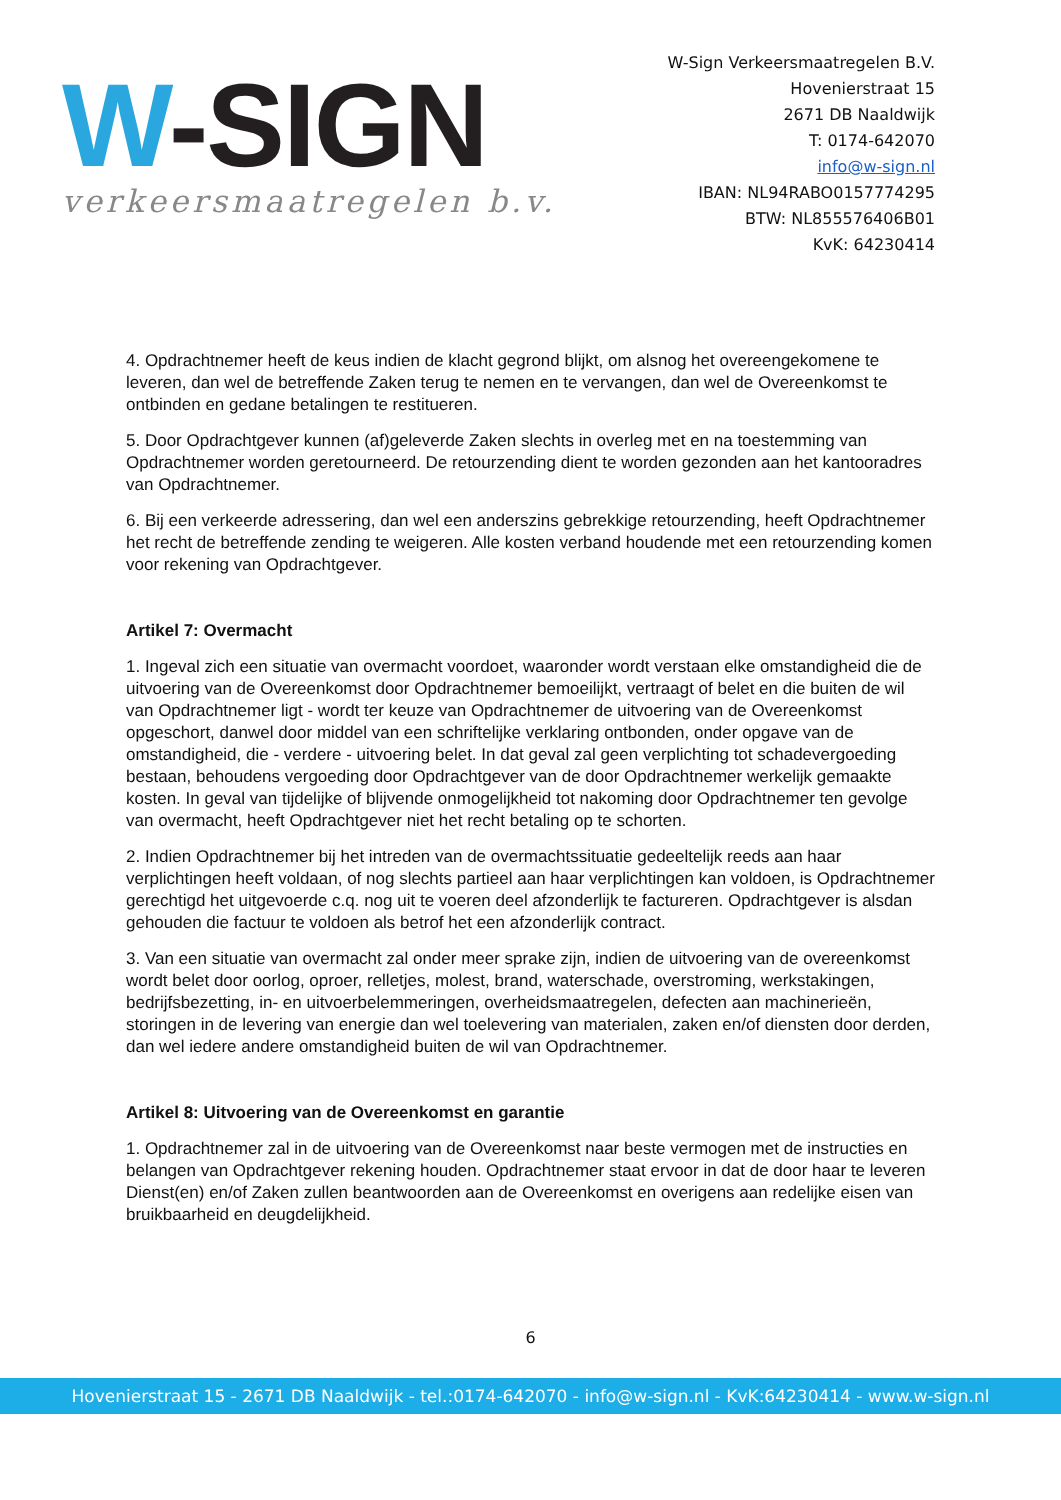W-SIGN
verkeersmaatregelen b.v.
W-Sign Verkeersmaatregelen B.V.
Hovenierstraat 15
2671 DB Naaldwijk
T: 0174-642070
info@w-sign.nl
IBAN: NL94RABO0157774295
BTW: NL855576406B01
KvK: 64230414
4. Opdrachtnemer heeft de keus indien de klacht gegrond blijkt, om alsnog het overeengekomene te leveren, dan wel de betreffende Zaken terug te nemen en te vervangen, dan wel de Overeenkomst te ontbinden en gedane betalingen te restitueren.
5. Door Opdrachtgever kunnen (af)geleverde Zaken slechts in overleg met en na toestemming van Opdrachtnemer worden geretourneerd. De retourzending dient te worden gezonden aan het kantooradres van Opdrachtnemer.
6. Bij een verkeerde adressering, dan wel een anderszins gebrekkige retourzending, heeft Opdrachtnemer het recht de betreffende zending te weigeren. Alle kosten verband houdende met een retourzending komen voor rekening van Opdrachtgever.
Artikel 7: Overmacht
1. Ingeval zich een situatie van overmacht voordoet, waaronder wordt verstaan elke omstandigheid die de uitvoering van de Overeenkomst door Opdrachtnemer bemoeilijkt, vertraagt of belet en die buiten de wil van Opdrachtnemer ligt - wordt ter keuze van Opdrachtnemer de uitvoering van de Overeenkomst opgeschort, danwel door middel van een schriftelijke verklaring ontbonden, onder opgave van de omstandigheid, die - verdere - uitvoering belet. In dat geval zal geen verplichting tot schadevergoeding bestaan, behoudens vergoeding door Opdrachtgever van de door Opdrachtnemer werkelijk gemaakte kosten. In geval van tijdelijke of blijvende onmogelijkheid tot nakoming door Opdrachtnemer ten gevolge van overmacht, heeft Opdrachtgever niet het recht betaling op te schorten.
2. Indien Opdrachtnemer bij het intreden van de overmachtssituatie gedeeltelijk reeds aan haar verplichtingen heeft voldaan, of nog slechts partieel aan haar verplichtingen kan voldoen, is Opdrachtnemer gerechtigd het uitgevoerde c.q. nog uit te voeren deel afzonderlijk te factureren. Opdrachtgever is alsdan gehouden die factuur te voldoen als betrof het een afzonderlijk contract.
3. Van een situatie van overmacht zal onder meer sprake zijn, indien de uitvoering van de overeenkomst wordt belet door oorlog, oproer, relletjes, molest, brand, waterschade, overstroming, werkstakingen, bedrijfsbezetting, in- en uitvoerbelemmeringen, overheidsmaatregelen, defecten aan machinerieën, storingen in de levering van energie dan wel toelevering van materialen, zaken en/of diensten door derden, dan wel iedere andere omstandigheid buiten de wil van Opdrachtnemer.
Artikel 8: Uitvoering van de Overeenkomst en garantie
1. Opdrachtnemer zal in de uitvoering van de Overeenkomst naar beste vermogen met de instructies en belangen van Opdrachtgever rekening houden. Opdrachtnemer staat ervoor in dat de door haar te leveren Dienst(en) en/of Zaken zullen beantwoorden aan de Overeenkomst en overigens aan redelijke eisen van bruikbaarheid en deugdelijkheid.
6
Hovenierstraat 15 - 2671 DB Naaldwijk - tel.:0174-642070 - info@w-sign.nl - KvK:64230414 - www.w-sign.nl